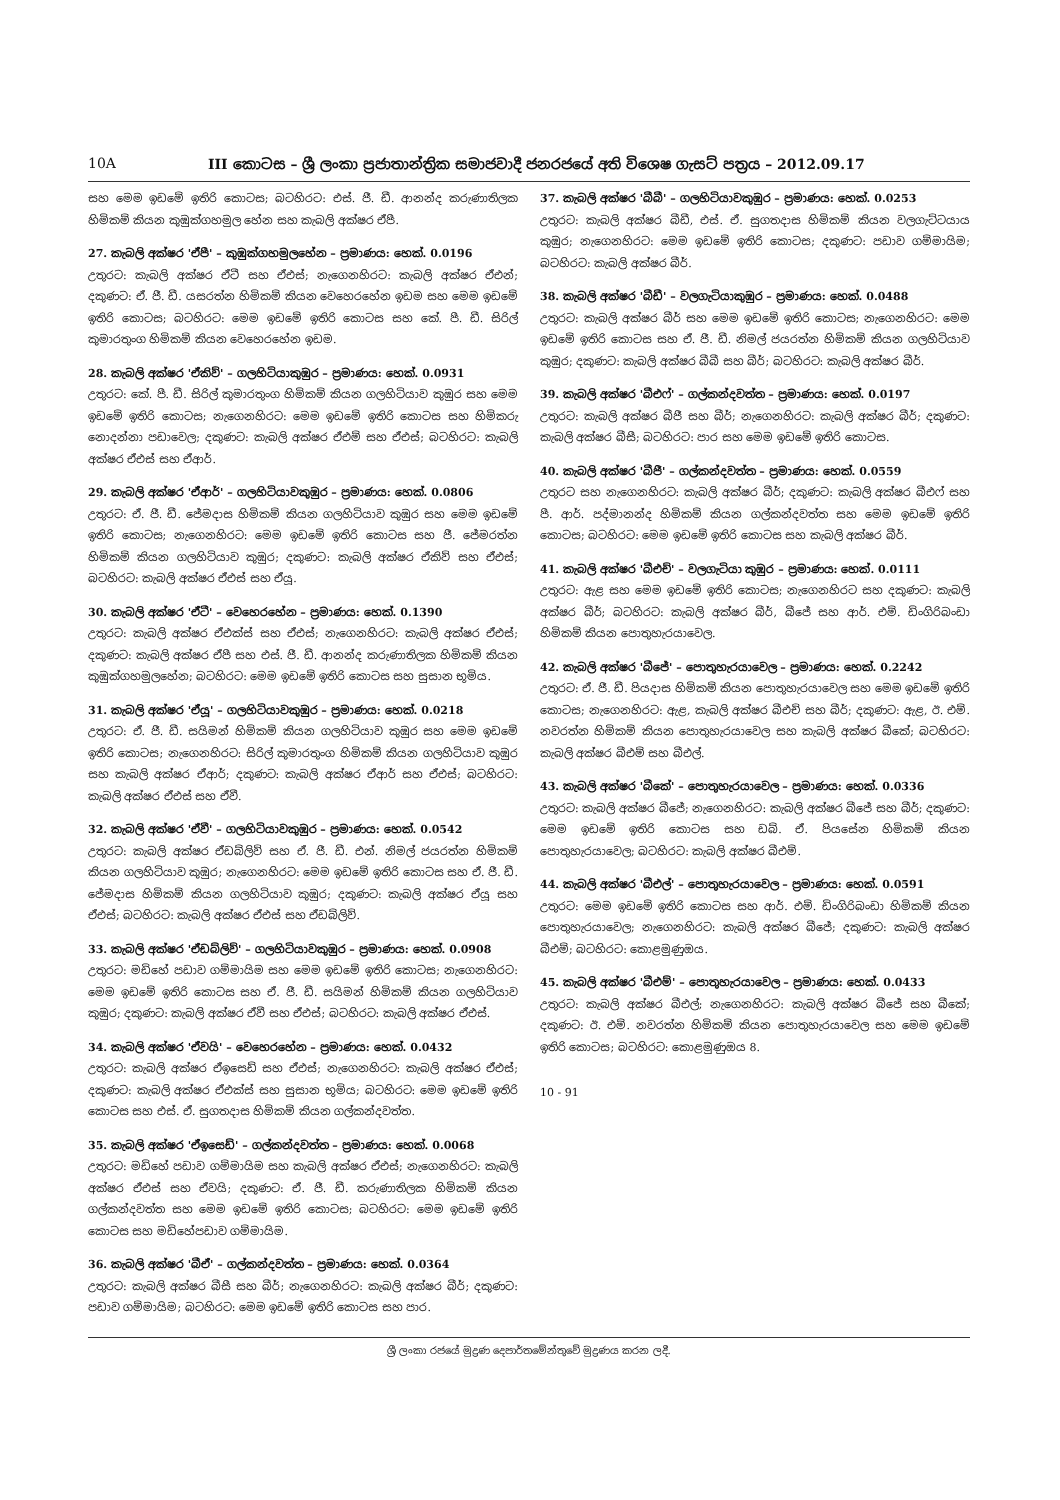10A III කොටස – ශ්‍රී ලංකා ප්‍රජාතාන්ත්‍රික සමාජවාදී ජනරජයේ අති විශෙෂ ගැසට් පත්‍රය – 2012.09.17
සහ මෙම ඉඩමේ ඉතිරි කොටස; බටහිරට: එස්. ජී. ඩී. ආනන්ද කරුණාතිලක හිමිකම් කියන කුඹුක්ගහමුල හේන සහ කැබලි අක්ෂර ඒපී.
27. කැබලි අක්ෂර 'ඒපී' – කුඹුක්ගහමුලහේන – ප්‍රමාණය: හෙක්. 0.0196
උතුරට: කැබලි අක්ෂර ඒටී සහ ඒඑස්; නැගෙනහිරට: කැබලි අක්ෂර ඒඑන්; දකුණට: ඒ. ජී. ඩී. යසරත්න හිමිකම් කියන වෙහෙරහේන ඉඩම සහ මෙම ඉඩමේ ඉතිරි කොටස; බටහිරට: මෙම ඉඩමේ ඉතිරි කොටස සහ කේ. පී. ඩී. සිරිල් කුමාරතුංග හිමිකම් කියන වෙහෙරහේන ඉඩම.
28. කැබලි අක්ෂර 'ඒකිව්' – ගලහිටියාකුඹුර – ප්‍රමාණය: හෙක්. 0.0931
උතුරට: කේ. පී. ඩී. සිරිල් කුමාරතුංග හිමිකම් කියන ගලහිටියාව කුඹුර සහ මෙම ඉඩමේ ඉතිරි කොටස; නැගෙනහිරට: මෙම ඉඩමේ ඉතිරි කොටස සහ හිමිකරු නොදන්නා පඩාවෙල; දකුණට: කැබලි අක්ෂර ඒඑම් සහ ඒඑස්; බටහිරට: කැබලි අක්ෂර ඒඑස් සහ ඒආර්.
29. කැබලි අක්ෂර 'ඒආර්' – ගලහිටියාවකුඹුර – ප්‍රමාණය: හෙක්. 0.0806
උතුරට: ඒ. ජී. ඩී. ජේමදාස හිමිකම් කියන ගලහිටියාව කුඹුර සහ මෙම ඉඩමේ ඉතිරි කොටස; නැගෙනහිරට: මෙම ඉඩමේ ඉතිරි කොටස සහ ජී. ජේමරත්න හිමිකම් කියන ගලහිටියාව කුඹුර; දකුණට: කැබලි අක්ෂර ඒකිව් සහ ඒඑස්; බටහිරට: කැබලි අක්ෂර ඒඑස් සහ ඒයූ.
30. කැබලි අක්ෂර 'ඒටී' – වෙහෙරහේන – ප්‍රමාණය: හෙක්. 0.1390
උතුරට: කැබලි අක්ෂර ඒඑක්ස් සහ ඒඑස්; නැගෙනහිරට: කැබලි අක්ෂර ඒඑස්; දකුණට: කැබලි අක්ෂර ඒපී සහ එස්. ජී. ඩී. ආනන්ද කරුණාතිලක හිමිකම් කියන කුඹුක්ගහමුලහේන; බටහිරට: මෙම ඉඩමේ ඉතිරි කොටස සහ සුසාන භූමිය.
31. කැබලි අක්ෂර 'ඒයූ' – ගලහිටියාවකුඹුර – ප්‍රමාණය: හෙක්. 0.0218
උතුරට: ඒ. ජී. ඩී. සයිමන් හිමිකම් කියන ගලහිටියාව කුඹුර සහ මෙම ඉඩමේ ඉතිරි කොටස; නැගෙනහිරට: සිරිල් කුමාරතුංග හිමිකම් කියන ගලහිටියාව කුඹුර සහ කැබලි අක්ෂර ඒආර්; දකුණට: කැබලි අක්ෂර ඒආර් සහ ඒඑස්; බටහිරට: කැබලි අක්ෂර ඒඑස් සහ ඒවී.
32. කැබලි අක්ෂර 'ඒවී' – ගලහිටියාවකුඹුර – ප්‍රමාණය: හෙක්. 0.0542
උතුරට: කැබලි අක්ෂර ඒඩබ්ලිව් සහ ඒ. ජී. ඩී. එන්. නිමල් ජයරත්න හිමිකම් කියන ගලහිටියාව කුඹුර; නැගෙනහිරට: මෙම ඉඩමේ ඉතිරි කොටස සහ ඒ. ජී. ඩී. ජේමදාස හිමිකම් කියන ගලහිටියාව කුඹුර; දකුණට: කැබලි අක්ෂර ඒයූ සහ ඒඑස්; බටහිරට: කැබලි අක්ෂර ඒඑස් සහ ඒඩබ්ලිව්.
33. කැබලි අක්ෂර 'ඒඩබ්ලිව්' – ගලහිටියාවකුඹුර – ප්‍රමාණය: හෙක්. 0.0908
උතුරට: මඩිහේ පඩාව ගම්මායිම සහ මෙම ඉඩමේ ඉතිරි කොටස; නැගෙනහිරට: මෙම ඉඩමේ ඉතිරි කොටස සහ ඒ. ජී. ඩී. සයිමන් හිමිකම් කියන ගලහිටියාව කුඹුර; දකුණට: කැබලි අක්ෂර ඒවී සහ ඒඑස්; බටහිරට: කැබලි අක්ෂර ඒඑස්.
34. කැබලි අක්ෂර 'ඒවයි' – වෙහෙරහේන – ප්‍රමාණය: හෙක්. 0.0432
උතුරට: කැබලි අක්ෂර ඒඉසෙඩ් සහ ඒඑස්; නැගෙනහිරට: කැබලි අක්ෂර ඒඑස්; දකුණට: කැබලි අක්ෂර ඒඑක්ස් සහ සුසාන භූමිය; බටහිරට: මෙම ඉඩමේ ඉතිරි කොටස සහ එස්. ඒ. සුගතදාස හිමිකම් කියන ගල්කන්දවත්ත.
35. කැබලි අක්ෂර 'ඒඉසෙඩ්' – ගල්කන්දවත්ත – ප්‍රමාණය: හෙක්. 0.0068
උතුරට: මඩිහේ පඩාව ගම්මායිම සහ කැබලි අක්ෂර ඒඑස්; නැගෙනහිරට: කැබලි අක්ෂර ඒඑස් සහ ඒවයි; දකුණට: ඒ. ජී. ඩී. කරුණාතිලක හිමිකම් කියන ගල්කන්දවත්ත සහ මෙම ඉඩමේ ඉතිරි කොටස; බටහිරට: මෙම ඉඩමේ ඉතිරි කොටස සහ මඩිහේපඩාව ගම්මායිම.
36. කැබලි අක්ෂර 'බීඒ' – ගල්කන්දවත්ත – ප්‍රමාණය: හෙක්. 0.0364
උතුරට: කැබලි අක්ෂර බීසී සහ බීර්; නැගෙනහිරට: කැබලි අක්ෂර බීර්; දකුණට: පඩාව ගම්මායිම; බටහිරට: මෙම ඉඩමේ ඉතිරි කොටස සහ පාර.
37. කැබලි අක්ෂර 'බීබී' – ගලහිටියාවකුඹුර – ප්‍රමාණය: හෙක්. 0.0253
උතුරට: කැබලි අක්ෂර බීඩී, එස්. ඒ. සුගතදාස හිමිකම් කියන වලගැට්ටයාය කුඹුර; නැගෙනහිරට: මෙම ඉඩමේ ඉතිරි කොටස; දකුණට: පඩාව ගම්මායිම; බටහිරට: කැබලි අක්ෂර බීර්.
38. කැබලි අක්ෂර 'බීඩී' – වලගැටියාකුඹුර – ප්‍රමාණය: හෙක්. 0.0488
උතුරට: කැබලි අක්ෂර බීර් සහ මෙම ඉඩමේ ඉතිරි කොටස; නැගෙනහිරට: මෙම ඉඩමේ ඉතිරි කොටස සහ ඒ. ජී. ඩී. නිමල් ජයරත්න හිමිකම් කියන ගලහිටියාව කුඹුර; දකුණට: කැබලි අක්ෂර බීබී සහ බීර්; බටහිරට: කැබලි අක්ෂර බීර්.
39. කැබලි අක්ෂර 'බීඑෆ්' – ගල්කන්දවත්ත – ප්‍රමාණය: හෙක්. 0.0197
උතුරට: කැබලි අක්ෂර බීජී සහ බීර්; නැගෙනහිරට: කැබලි අක්ෂර බීර්; දකුණට: කැබලි අක්ෂර බීසී; බටහිරට: පාර සහ මෙම ඉඩමේ ඉතිරි කොටස.
40. කැබලි අක්ෂර 'බීජී' – ගල්කන්දවත්ත – ප්‍රමාණය: හෙක්. 0.0559
උතුරට සහ නැගෙනහිරට: කැබලි අක්ෂර බීර්; දකුණට: කැබලි අක්ෂර බීඑෆ් සහ පී. ආර්. පද්මානන්ද හිමිකම් කියන ගල්කන්දවත්ත සහ මෙම ඉඩමේ ඉතිරි කොටස; බටහිරට: මෙම ඉඩමේ ඉතිරි කොටස සහ කැබලි අක්ෂර බීර්.
41. කැබලි අක්ෂර 'බීඑච්' – වලගැටියා කුඹුර – ප්‍රමාණය: හෙක්. 0.0111
උතුරට: ඇළ සහ මෙම ඉඩමේ ඉතිරි කොටස; නැගෙනහිරට සහ දකුණට: කැබලි අක්ෂර බීර්; බටහිරට: කැබලි අක්ෂර බීර්, බීජේ සහ ආර්. එම්. ඩිංගිරිබංඩා හිමිකම් කියන පොතුහැරයාවෙල.
42. කැබලි අක්ෂර 'බීජේ' – පොතුහැරයාවෙල – ප්‍රමාණය: හෙක්. 0.2242
උතුරට: ඒ. ජී. ඩී. පියදාස හිමිකම් කියන පොතුහැරයාවෙල සහ මෙම ඉඩමේ ඉතිරි කොටස; නැගෙනහිරට: ඇළ, කැබලි අක්ෂර බීඑච් සහ බීර්; දකුණට: ඇළ, ඊ. එම්. නවරත්න හිමිකම් කියන පොතුහැරයාවෙල සහ කැබලි අක්ෂර බීකේ; බටහිරට: කැබලි අක්ෂර බීඑම් සහ බීඑල්.
43. කැබලි අක්ෂර 'බීකේ' – පොතුහැරයාවෙල – ප්‍රමාණය: හෙක්. 0.0336
උතුරට: කැබලි අක්ෂර බීජේ; නැගෙනහිරට: කැබලි අක්ෂර බීජේ සහ බීර්; දකුණට: මෙම ඉඩමේ ඉතිරි කොටස සහ ඩබ්. ඒ. පියසේන හිමිකම් කියන පොතුහැරයාවෙල; බටහිරට: කැබලි අක්ෂර බීඑම්.
44. කැබලි අක්ෂර 'බීඑල්' – පොතුහැරයාවෙල – ප්‍රමාණය: හෙක්. 0.0591
උතුරට: මෙම ඉඩමේ ඉතිරි කොටස සහ ආර්. එම්. ඩිංගිරිබංඩා හිමිකම් කියන පොතුහැරයාවෙල; නැගෙනහිරට: කැබලි අක්ෂර බීජේ; දකුණට: කැබලි අක්ෂර බීඑම්; බටහිරට: කොළමුණුඔය.
45. කැබලි අක්ෂර 'බීඑම්' – පොතුහැරයාවෙල – ප්‍රමාණය: හෙක්. 0.0433
උතුරට: කැබලි අක්ෂර බීඑල්; නැගෙනහිරට: කැබලි අක්ෂර බීජේ සහ බීකේ; දකුණට: ඊ. එම්. නවරත්න හිමිකම් කියන පොතුහැරයාවෙල සහ මෙම ඉඩමේ ඉතිරි කොටස; බටහිරට: කොළමුණුඔය 8.
10 - 91
ශ්‍රී ලංකා රජයේ මුද්‍රණ දෙපාර්තමේන්තුවේ මුද්‍රණය කරන ලදී.